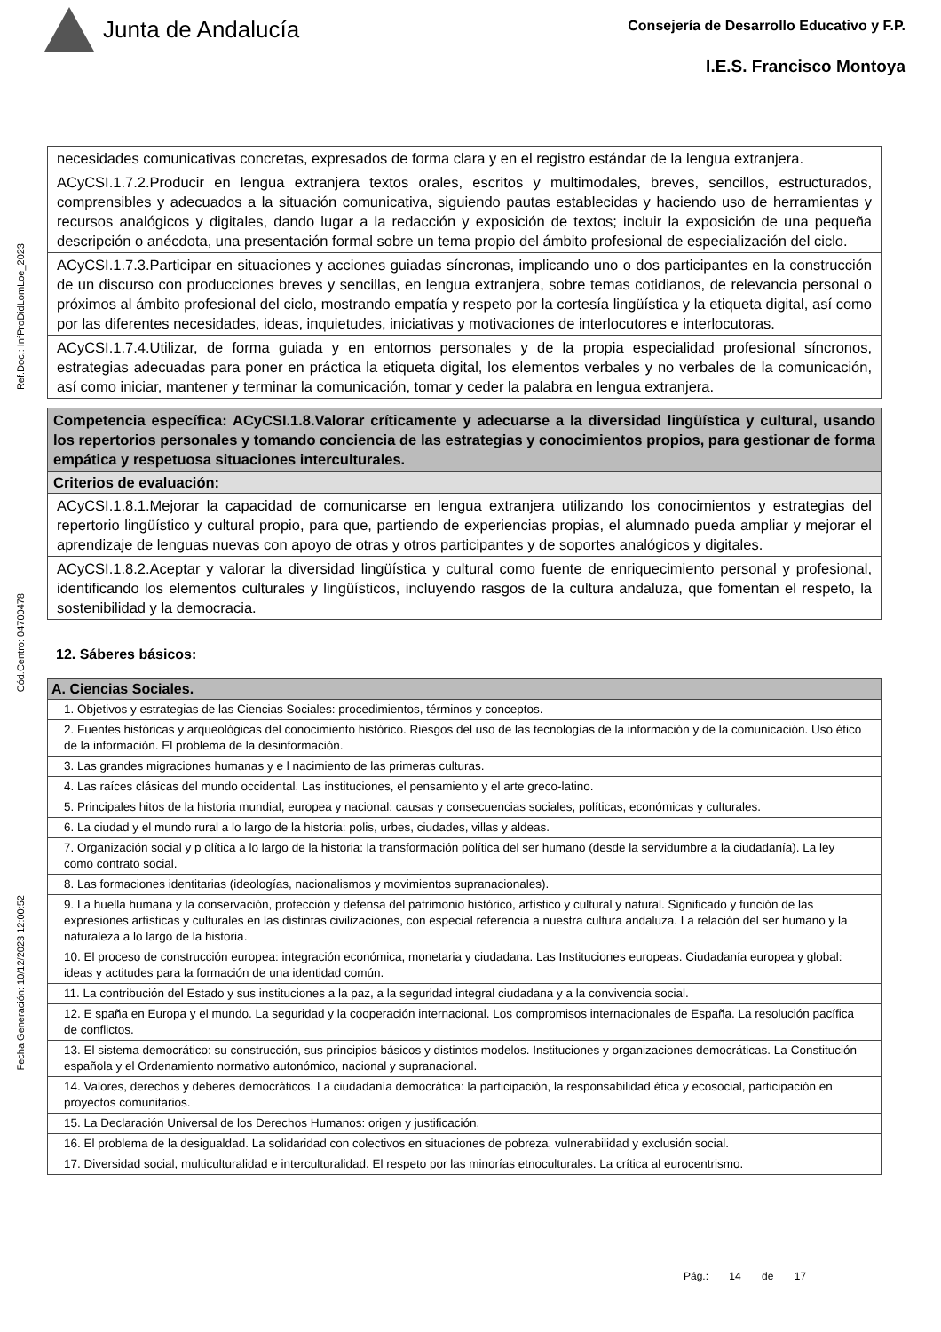Junta de Andalucía
Consejería de Desarrollo Educativo y F.P.
I.E.S. Francisco Montoya
Ref.Doc.: InfProDidLomLoe_2023
Cód.Centro: 04700478
Fecha Generación: 10/12/2023 12:00:52
| necesidades comunicativas concretas, expresados de forma clara y en el registro estándar de la lengua extranjera. |
| ACyCSI.1.7.2.Producir en lengua extranjera textos orales, escritos y multimodales, breves, sencillos, estructurados, comprensibles y adecuados a la situación comunicativa, siguiendo pautas establecidas y haciendo uso de herramientas y recursos analógicos y digitales, dando lugar a la redacción y exposición de textos; incluir la exposición de una pequeña descripción o anécdota, una presentación formal sobre un tema propio del ámbito profesional de especialización del ciclo. |
| ACyCSI.1.7.3.Participar en situaciones y acciones guiadas síncronas, implicando uno o dos participantes en la construcción de un discurso con producciones breves y sencillas, en lengua extranjera, sobre temas cotidianos, de relevancia personal o próximos al ámbito profesional del ciclo, mostrando empatía y respeto por la cortesía lingüística y la etiqueta digital, así como por las diferentes necesidades, ideas, inquietudes, iniciativas y motivaciones de interlocutores e interlocutoras. |
| ACyCSI.1.7.4.Utilizar, de forma guiada y en entornos personales y de la propia especialidad profesional síncronos, estrategias adecuadas para poner en práctica la etiqueta digital, los elementos verbales y no verbales de la comunicación, así como iniciar, mantener y terminar la comunicación, tomar y ceder la palabra en lengua extranjera. |
| Competencia específica: ACyCSI.1.8.Valorar críticamente y adecuarse a la diversidad lingüística y cultural, usando los repertorios personales y tomando conciencia de las estrategias y conocimientos propios, para gestionar de forma empática y respetuosa situaciones interculturales. |
| Criterios de evaluación: |
| ACyCSI.1.8.1.Mejorar la capacidad de comunicarse en lengua extranjera utilizando los conocimientos y estrategias del repertorio lingüístico y cultural propio, para que, partiendo de experiencias propias, el alumnado pueda ampliar y mejorar el aprendizaje de lenguas nuevas con apoyo de otras y otros participantes y de soportes analógicos y digitales. |
| ACyCSI.1.8.2.Aceptar y valorar la diversidad lingüística y cultural como fuente de enriquecimiento personal y profesional, identificando los elementos culturales y lingüísticos, incluyendo rasgos de la cultura andaluza, que fomentan el respeto, la sostenibilidad y la democracia. |
12. Sáberes básicos:
| A. Ciencias Sociales. |
| 1. Objetivos y estrategias de las Ciencias Sociales: procedimientos, términos y conceptos. |
| 2. Fuentes históricas y arqueológicas del conocimiento histórico. Riesgos del uso de las tecnologías de la información y de la comunicación. Uso ético de la información. El problema de la desinformación. |
| 3. Las grandes migraciones humanas y e l nacimiento de las primeras culturas. |
| 4. Las raíces clásicas del mundo occidental. Las instituciones, el pensamiento y el arte greco-latino. |
| 5. Principales hitos de la historia mundial, europea y nacional: causas y consecuencias sociales, políticas, económicas y culturales. |
| 6. La ciudad y el mundo rural a lo largo de la historia: polis, urbes, ciudades, villas y aldeas. |
| 7. Organización social y p olítica a lo largo de la historia: la transformación política del ser humano (desde la servidumbre a la ciudadanía). La ley como contrato social. |
| 8. Las formaciones identitarias (ideologías, nacionalismos y movimientos supranacionales). |
| 9. La huella humana y la conservación, protección y defensa del patrimonio histórico, artístico y cultural y natural. Significado y función de las expresiones artísticas y culturales en las distintas civilizaciones, con especial referencia a nuestra cultura andaluza. La relación del ser humano y la naturaleza a lo largo de la historia. |
| 10. El proceso de construcción europea: integración económica, monetaria y ciudadana. Las Instituciones europeas. Ciudadanía europea y global: ideas y actitudes para la formación de una identidad común. |
| 11. La contribución del Estado y sus instituciones a la paz, a la seguridad integral ciudadana y a la convivencia social. |
| 12. E spaña en Europa y el mundo. La seguridad y la cooperación internacional. Los compromisos internacionales de España. La resolución pacífica de conflictos. |
| 13. El sistema democrático: su construcción, sus principios básicos y distintos modelos. Instituciones y organizaciones democráticas. La Constitución española y el Ordenamiento normativo autonómico, nacional y supranacional. |
| 14. Valores, derechos y deberes democráticos. La ciudadanía democrática: la participación, la responsabilidad ética y ecosocial, participación en proyectos comunitarios. |
| 15. La Declaración Universal de los Derechos Humanos: origen y justificación. |
| 16. El problema de la desigualdad. La solidaridad con colectivos en situaciones de pobreza, vulnerabilidad y exclusión social. |
| 17. Diversidad social, multiculturalidad e interculturalidad. El respeto por las minorías etnoculturales. La crítica al eurocentrismo. |
Pág.: 14 de 17